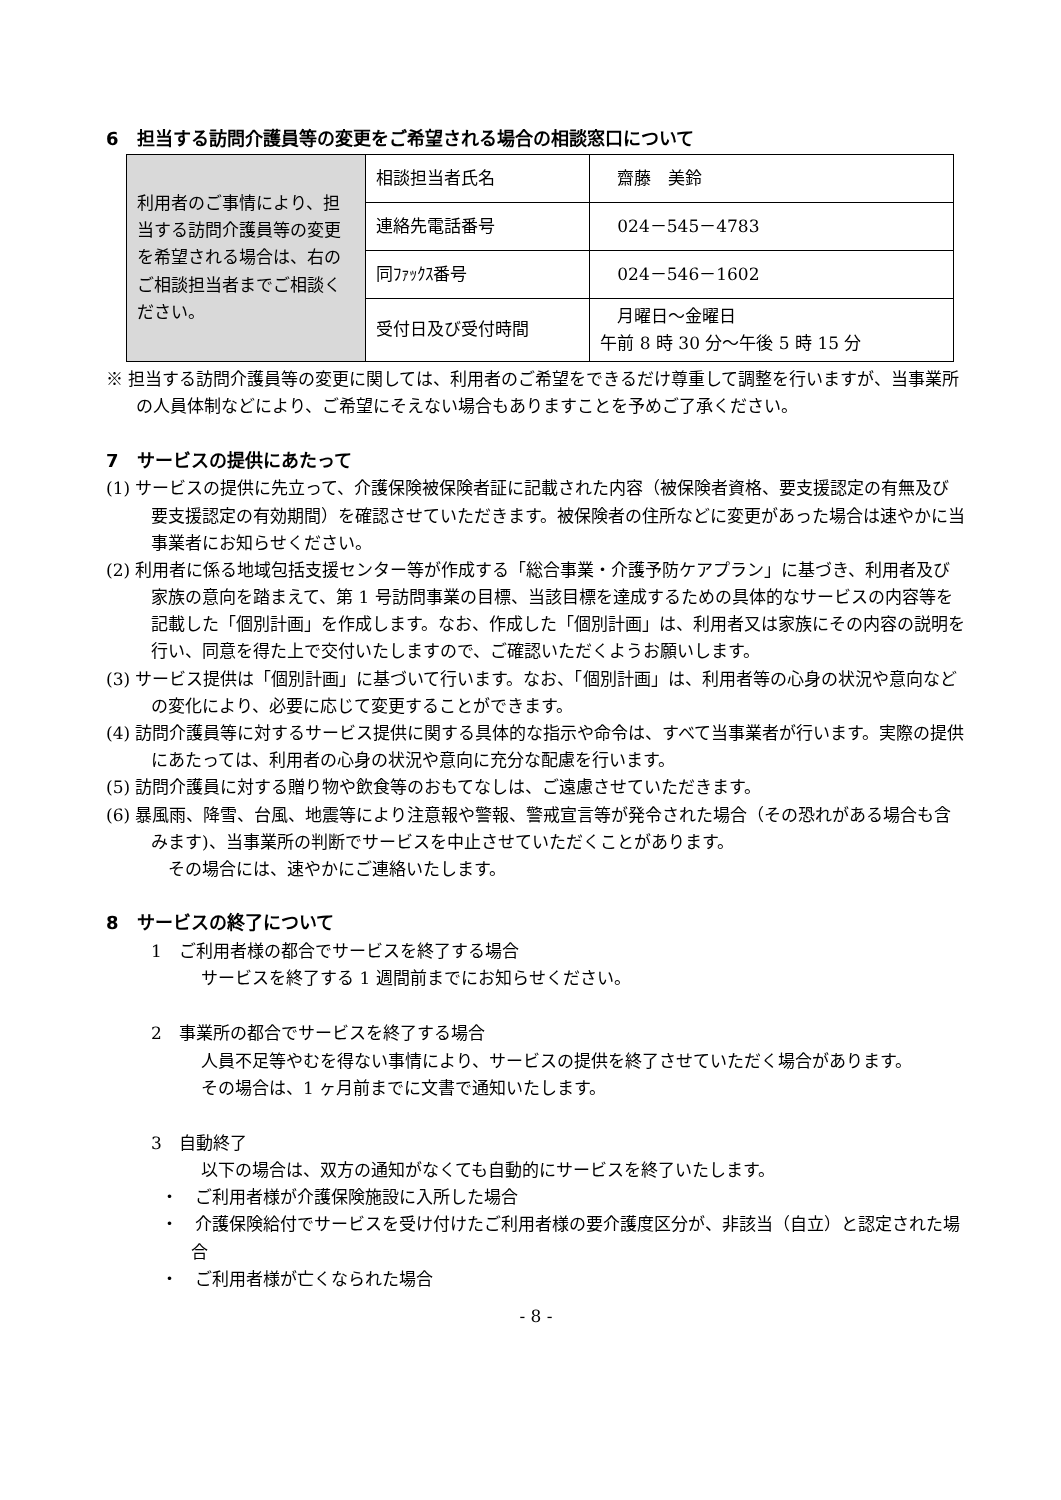6　担当する訪問介護員等の変更をご希望される場合の相談窓口について
| 利用者のご事情により、担当する訪問介護員等の変更を希望される場合は、右のご相談担当者までご相談ください。 | 相談担当者氏名 | 齋藤 美鈴 |
| | 連絡先電話番号 | 024－545－4783 |
| | 同ﾌｧｯｸｽ番号 | 024－546－1602 |
| | 受付日及び受付時間 | 月曜日～金曜日 午前 8 時 30 分～午後 5 時 15 分 |
※ 担当する訪問介護員等の変更に関しては、利用者のご希望をできるだけ尊重して調整を行いますが、当事業所の人員体制などにより、ご希望にそえない場合もありますことを予めご了承ください。
7　サービスの提供にあたって
(1) サービスの提供に先立って、介護保険被保険者証に記載された内容（被保険者資格、要支援認定の有無及び要支援認定の有効期間）を確認させていただきます。被保険者の住所などに変更があった場合は速やかに当事業者にお知らせください。
(2) 利用者に係る地域包括支援センター等が作成する「総合事業・介護予防ケアプラン」に基づき、利用者及び家族の意向を踏まえて、第 1 号訪問事業の目標、当該目標を達成するための具体的なサービスの内容等を記載した「個別計画」を作成します。なお、作成した「個別計画」は、利用者又は家族にその内容の説明を行い、同意を得た上で交付いたしますので、ご確認いただくようお願いします。
(3) サービス提供は「個別計画」に基づいて行います。なお、「個別計画」は、利用者等の心身の状況や意向などの変化により、必要に応じて変更することができます。
(4) 訪問介護員等に対するサービス提供に関する具体的な指示や命令は、すべて当事業者が行います。実際の提供にあたっては、利用者の心身の状況や意向に充分な配慮を行います。
(5) 訪問介護員に対する贈り物や飲食等のおもてなしは、ご遠慮させていただきます。
(6) 暴風雨、降雪、台風、地震等により注意報や警報、警戒宣言等が発令された場合（その恐れがある場合も含みます)、当事業所の判断でサービスを中止させていただくことがあります。
　その場合には、速やかにご連絡いたします。
8　サービスの終了について
1　ご利用者様の都合でサービスを終了する場合
サービスを終了する 1 週間前までにお知らせください。
2　事業所の都合でサービスを終了する場合
人員不足等やむを得ない事情により、サービスの提供を終了させていただく場合があります。
その場合は、1 ヶ月前までに文書で通知いたします。
3　自動終了
以下の場合は、双方の通知がなくても自動的にサービスを終了いたします。
・　ご利用者様が介護保険施設に入所した場合
・　介護保険給付でサービスを受け付けたご利用者様の要介護度区分が、非該当（自立）と認定された場合
・　ご利用者様が亡くなられた場合
- 8 -